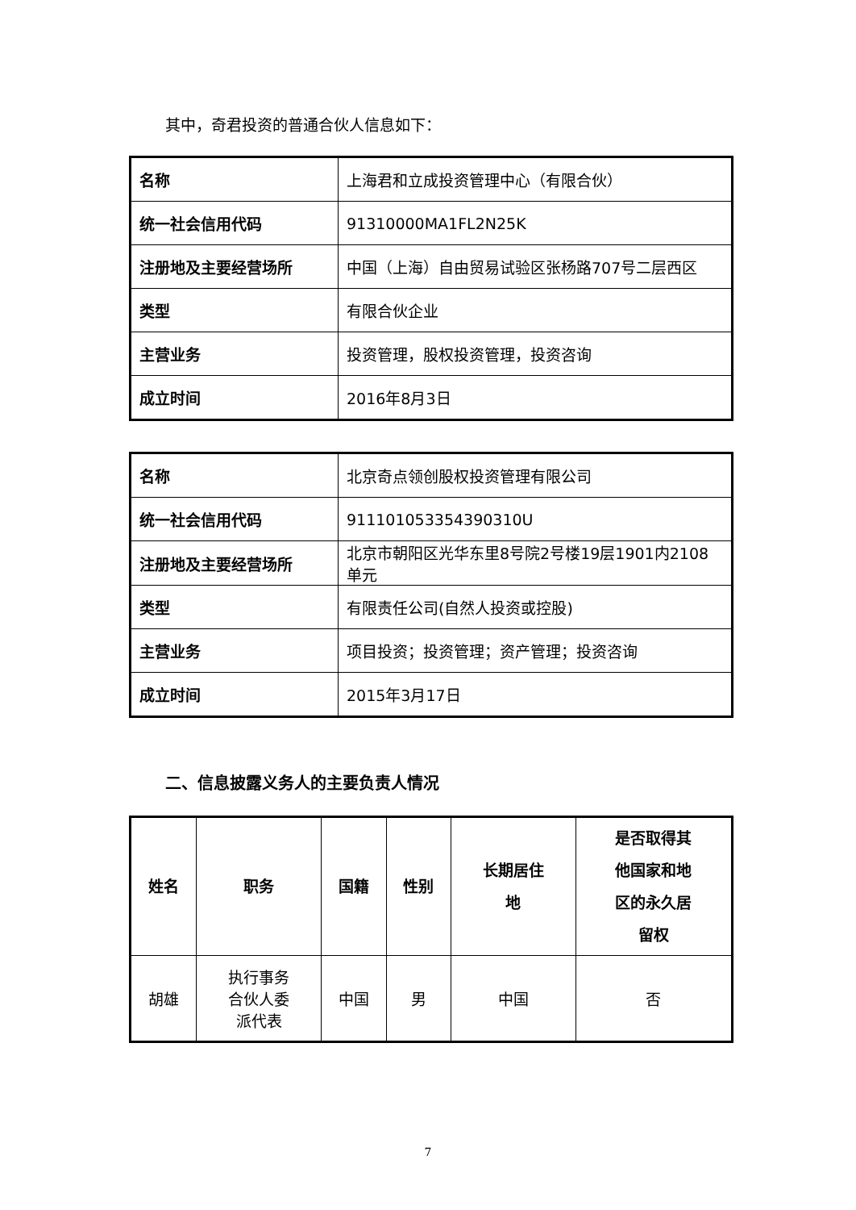其中，奇君投资的普通合伙人信息如下：
| 名称 | 上海君和立成投资管理中心（有限合伙） |
| 统一社会信用代码 | 91310000MA1FL2N25K |
| 注册地及主要经营场所 | 中国（上海）自由贸易试验区张杨路707号二层西区 |
| 类型 | 有限合伙企业 |
| 主营业务 | 投资管理，股权投资管理，投资咨询 |
| 成立时间 | 2016年8月3日 |
| 名称 | 北京奇点领创股权投资管理有限公司 |
| 统一社会信用代码 | 911101053354390310U |
| 注册地及主要经营场所 | 北京市朝阳区光华东里8号院2号楼19层1901内2108单元 |
| 类型 | 有限责任公司(自然人投资或控股) |
| 主营业务 | 项目投资；投资管理；资产管理；投资咨询 |
| 成立时间 | 2015年3月17日 |
二、信息披露义务人的主要负责人情况
| 姓名 | 职务 | 国籍 | 性别 | 长期居住 地 | 是否取得其 他国家和地 区的永久居 留权 |
| --- | --- | --- | --- | --- | --- |
| 胡雄 | 执行事务 合伙人委 派代表 | 中国 | 男 | 中国 | 否 |
7